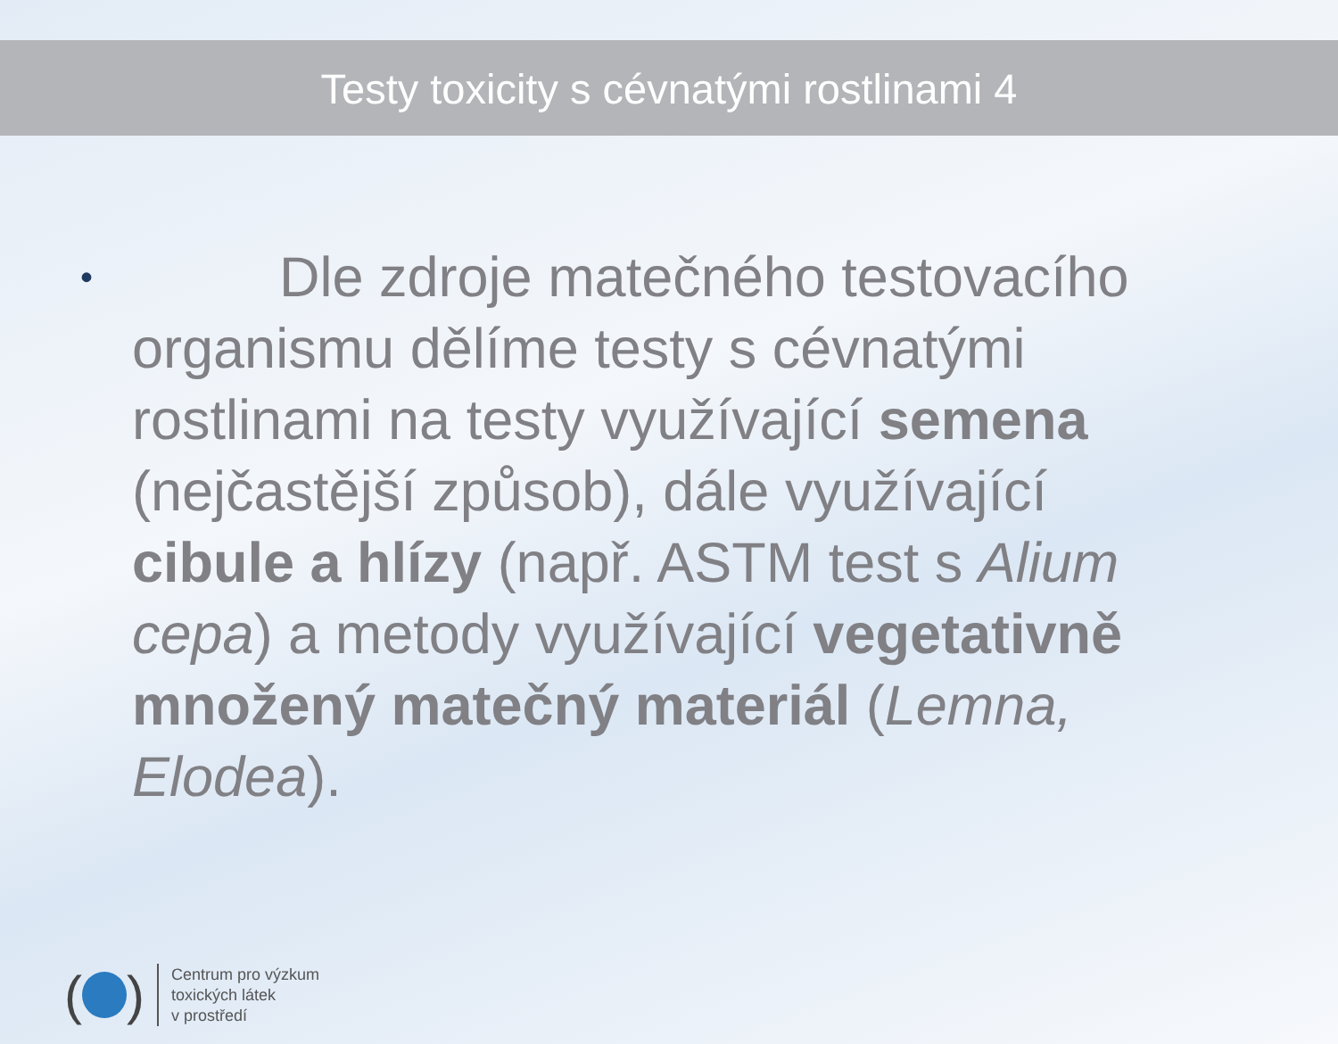Testy toxicity s cévnatými rostlinami 4
•
Dle zdroje matečného testovacího organismu dělíme testy s cévnatými rostlinami na testy využívající semena (nejčastější způsob), dále využívající cibule a hlízy (např. ASTM test s Alium cepa) a metody využívající vegetativně množený matečný materiál (Lemna, Elodea).
( )
Centrum pro výzkum
toxických látek
v prostředí